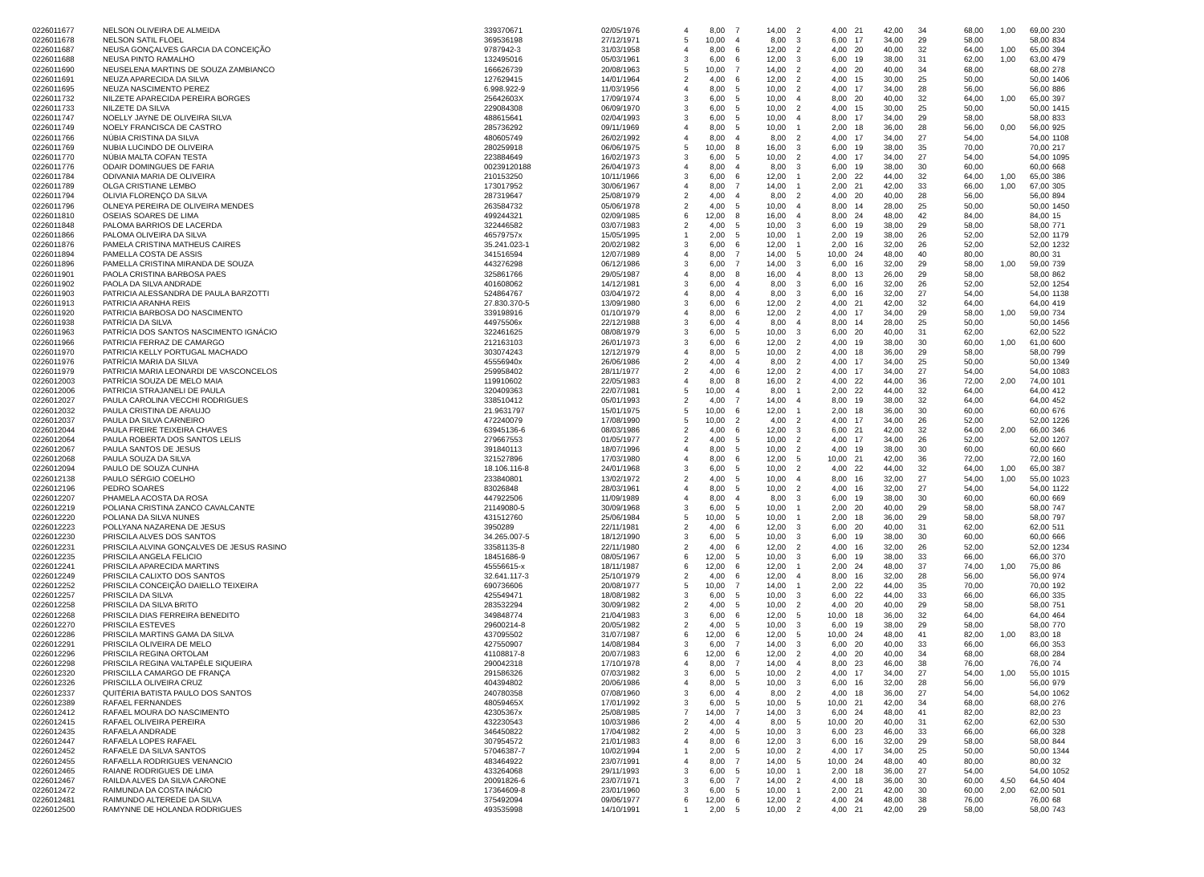| 0226011677 | NELSON OLIVEIRA DE ALMEIDA | 339370671 | 02/05/1976 | 4 | 8,00 | 7 | 14,00 | 2 | 4,00 | 21 | 42,00 | 34 | 68,00 | 1,00 | 69,00 | 230 |
| 0226011678 | NELSON SATIL FLOEL | 369536198 | 27/12/1971 | 5 | 10,00 | 4 | 8,00 | 3 | 6,00 | 17 | 34,00 | 29 | 58,00 | | 58,00 | 834 |
| 0226011687 | NEUSA GONÇALVES GARCIA DA CONCEIÇÃO | 9787942-3 | 31/03/1958 | 4 | 8,00 | 6 | 12,00 | 2 | 4,00 | 20 | 40,00 | 32 | 64,00 | 1,00 | 65,00 | 394 |
| 0226011688 | NEUSA PINTO RAMALHO | 132495016 | 05/03/1961 | 3 | 6,00 | 6 | 12,00 | 3 | 6,00 | 19 | 38,00 | 31 | 62,00 | 1,00 | 63,00 | 479 |
| 0226011690 | NEUSELENA MARTINS DE SOUZA ZAMBIANCO | 166626739 | 20/08/1963 | 5 | 10,00 | 7 | 14,00 | 2 | 4,00 | 20 | 40,00 | 34 | 68,00 | | 68,00 | 278 |
| 0226011691 | NEUZA APARECIDA DA SILVA | 127629415 | 14/01/1964 | 2 | 4,00 | 6 | 12,00 | 2 | 4,00 | 15 | 30,00 | 25 | 50,00 | | 50,00 | 1406 |
| 0226011695 | NEUZA NASCIMENTO PEREZ | 6.998.922-9 | 11/03/1956 | 4 | 8,00 | 5 | 10,00 | 2 | 4,00 | 17 | 34,00 | 28 | 56,00 | | 56,00 | 886 |
| 0226011732 | NILZETE APARECIDA PEREIRA BORGES | 25642603X | 17/09/1974 | 3 | 6,00 | 5 | 10,00 | 4 | 8,00 | 20 | 40,00 | 32 | 64,00 | 1,00 | 65,00 | 397 |
| 0226011733 | NILZETE DA SILVA | 229084308 | 06/09/1970 | 3 | 6,00 | 5 | 10,00 | 2 | 4,00 | 15 | 30,00 | 25 | 50,00 | | 50,00 | 1415 |
| 0226011747 | NOELLY JAYNE DE OLIVEIRA SILVA | 488615641 | 02/04/1993 | 3 | 6,00 | 5 | 10,00 | 4 | 8,00 | 17 | 34,00 | 29 | 58,00 | | 58,00 | 833 |
| 0226011749 | NOELY FRANCISCA DE CASTRO | 285736292 | 09/11/1969 | 4 | 8,00 | 5 | 10,00 | 1 | 2,00 | 18 | 36,00 | 28 | 56,00 | 0,00 | 56,00 | 925 |
| 0226011766 | NÚBIA CRISTINA DA SILVA | 480605749 | 26/02/1992 | 4 | 8,00 | 4 | 8,00 | 2 | 4,00 | 17 | 34,00 | 27 | 54,00 | | 54,00 | 1108 |
| 0226011769 | NUBIA LUCINDO DE OLIVEIRA | 280259918 | 06/06/1975 | 5 | 10,00 | 8 | 16,00 | 3 | 6,00 | 19 | 38,00 | 35 | 70,00 | | 70,00 | 217 |
| 0226011770 | NÚBIA MALTA COFAN TESTA | 223884649 | 16/02/1973 | 3 | 6,00 | 5 | 10,00 | 2 | 4,00 | 17 | 34,00 | 27 | 54,00 | | 54,00 | 1095 |
| 0226011776 | ODAIR DOMINGUES DE FARIA | 00239120188 | 26/04/1973 | 4 | 8,00 | 4 | 8,00 | 3 | 6,00 | 19 | 38,00 | 30 | 60,00 | | 60,00 | 668 |
| 0226011784 | ODIVANIA MARIA DE OLIVEIRA | 210153250 | 10/11/1966 | 3 | 6,00 | 6 | 12,00 | 1 | 2,00 | 22 | 44,00 | 32 | 64,00 | 1,00 | 65,00 | 386 |
| 0226011789 | OLGA CRISTIANE LEMBO | 173017952 | 30/06/1967 | 4 | 8,00 | 7 | 14,00 | 1 | 2,00 | 21 | 42,00 | 33 | 66,00 | 1,00 | 67,00 | 305 |
| 0226011794 | OLIVIA FLORENÇO DA SILVA | 287319647 | 25/08/1979 | 2 | 4,00 | 4 | 8,00 | 2 | 4,00 | 20 | 40,00 | 28 | 56,00 | | 56,00 | 894 |
| 0226011796 | OLNEYA PEREIRA DE OLIVEIRA MENDES | 263584732 | 05/06/1978 | 2 | 4,00 | 5 | 10,00 | 4 | 8,00 | 14 | 28,00 | 25 | 50,00 | | 50,00 | 1450 |
| 0226011810 | OSEIAS SOARES DE LIMA | 499244321 | 02/09/1985 | 6 | 12,00 | 8 | 16,00 | 4 | 8,00 | 24 | 48,00 | 42 | 84,00 | | 84,00 | 15 |
| 0226011848 | PALOMA BARRIOS DE LACERDA | 322446582 | 03/07/1983 | 2 | 4,00 | 5 | 10,00 | 3 | 6,00 | 19 | 38,00 | 29 | 58,00 | | 58,00 | 771 |
| 0226011866 | PALOMA OLIVEIRA DA SILVA | 46579757x | 15/05/1995 | 1 | 2,00 | 5 | 10,00 | 1 | 2,00 | 19 | 38,00 | 26 | 52,00 | | 52,00 | 1179 |
| 0226011876 | PAMELA CRISTINA MATHEUS CAIRES | 35.241.023-1 | 20/02/1982 | 3 | 6,00 | 6 | 12,00 | 1 | 2,00 | 16 | 32,00 | 26 | 52,00 | | 52,00 | 1232 |
| 0226011894 | PAMELLA COSTA DE ASSIS | 341516594 | 12/07/1989 | 4 | 8,00 | 7 | 14,00 | 5 | 10,00 | 24 | 48,00 | 40 | 80,00 | | 80,00 | 31 |
| 0226011896 | PAMELLA CRISTINA MIRANDA DE SOUZA | 443276298 | 06/12/1986 | 3 | 6,00 | 7 | 14,00 | 3 | 6,00 | 16 | 32,00 | 29 | 58,00 | 1,00 | 59,00 | 739 |
| 0226011901 | PAOLA CRISTINA BARBOSA PAES | 325861766 | 29/05/1987 | 4 | 8,00 | 8 | 16,00 | 4 | 8,00 | 13 | 26,00 | 29 | 58,00 | | 58,00 | 862 |
| 0226011902 | PAOLA DA SILVA ANDRADE | 401608062 | 14/12/1981 | 3 | 6,00 | 4 | 8,00 | 3 | 6,00 | 16 | 32,00 | 26 | 52,00 | | 52,00 | 1254 |
| 0226011903 | PATRICIA ALESSANDRA DE PAULA BARZOTTI | 524864767 | 03/04/1972 | 4 | 8,00 | 4 | 8,00 | 3 | 6,00 | 16 | 32,00 | 27 | 54,00 | | 54,00 | 1138 |
| 0226011913 | PATRICIA ARANHA REIS | 27.830.370-5 | 13/09/1980 | 3 | 6,00 | 6 | 12,00 | 2 | 4,00 | 21 | 42,00 | 32 | 64,00 | | 64,00 | 419 |
| 0226011920 | PATRICIA BARBOSA DO NASCIMENTO | 339198916 | 01/10/1979 | 4 | 8,00 | 6 | 12,00 | 2 | 4,00 | 17 | 34,00 | 29 | 58,00 | 1,00 | 59,00 | 734 |
| 0226011938 | PATRÍCIA DA SILVA | 44975506x | 22/12/1988 | 3 | 6,00 | 4 | 8,00 | 4 | 8,00 | 14 | 28,00 | 25 | 50,00 | | 50,00 | 1456 |
| 0226011963 | PATRÍCIA DOS SANTOS NASCIMENTO IGNÁCIO | 322461625 | 08/08/1979 | 3 | 6,00 | 5 | 10,00 | 3 | 6,00 | 20 | 40,00 | 31 | 62,00 | | 62,00 | 522 |
| 0226011966 | PATRICIA FERRAZ DE CAMARGO | 212163103 | 26/01/1973 | 3 | 6,00 | 6 | 12,00 | 2 | 4,00 | 19 | 38,00 | 30 | 60,00 | 1,00 | 61,00 | 600 |
| 0226011970 | PATRICIA KELLY PORTUGAL MACHADO | 303074243 | 12/12/1979 | 4 | 8,00 | 5 | 10,00 | 2 | 4,00 | 18 | 36,00 | 29 | 58,00 | | 58,00 | 799 |
| 0226011976 | PATRÍCIA MARIA DA SILVA | 45556940x | 26/06/1986 | 2 | 4,00 | 4 | 8,00 | 2 | 4,00 | 17 | 34,00 | 25 | 50,00 | | 50,00 | 1349 |
| 0226011979 | PATRICIA MARIA LEONARDI DE VASCONCELOS | 259958402 | 28/11/1977 | 2 | 4,00 | 6 | 12,00 | 2 | 4,00 | 17 | 34,00 | 27 | 54,00 | | 54,00 | 1083 |
| 0226012003 | PATRÍCIA SOUZA DE MELO MAIA | 119910602 | 22/05/1983 | 4 | 8,00 | 8 | 16,00 | 2 | 4,00 | 22 | 44,00 | 36 | 72,00 | 2,00 | 74,00 | 101 |
| 0226012006 | PATRICIA STRAJANELI DE PAULA | 320409363 | 22/07/1981 | 5 | 10,00 | 4 | 8,00 | 1 | 2,00 | 22 | 44,00 | 32 | 64,00 | | 64,00 | 412 |
| 0226012027 | PAULA CAROLINA VECCHI RODRIGUES | 338510412 | 05/01/1993 | 2 | 4,00 | 7 | 14,00 | 4 | 8,00 | 19 | 38,00 | 32 | 64,00 | | 64,00 | 452 |
| 0226012032 | PAULA CRISTINA DE ARAUJO | 21.9631797 | 15/01/1975 | 5 | 10,00 | 6 | 12,00 | 1 | 2,00 | 18 | 36,00 | 30 | 60,00 | | 60,00 | 676 |
| 0226012037 | PAULA DA SILVA CARNEIRO | 472240079 | 17/08/1990 | 5 | 10,00 | 2 | 4,00 | 2 | 4,00 | 17 | 34,00 | 26 | 52,00 | | 52,00 | 1226 |
| 0226012044 | PAULA FREIRE TEIXEIRA CHAVES | 63945136-6 | 08/03/1986 | 2 | 4,00 | 6 | 12,00 | 3 | 6,00 | 21 | 42,00 | 32 | 64,00 | 2,00 | 66,00 | 346 |
| 0226012064 | PAULA ROBERTA DOS SANTOS LELIS | 279667553 | 01/05/1977 | 2 | 4,00 | 5 | 10,00 | 2 | 4,00 | 17 | 34,00 | 26 | 52,00 | | 52,00 | 1207 |
| 0226012067 | PAULA SANTOS DE JESUS | 391840113 | 18/07/1996 | 4 | 8,00 | 5 | 10,00 | 2 | 4,00 | 19 | 38,00 | 30 | 60,00 | | 60,00 | 660 |
| 0226012068 | PAULA SOUZA DA SILVA | 321527896 | 17/03/1980 | 4 | 8,00 | 6 | 12,00 | 5 | 10,00 | 21 | 42,00 | 36 | 72,00 | | 72,00 | 160 |
| 0226012094 | PAULO DE SOUZA CUNHA | 18.106.116-8 | 24/01/1968 | 3 | 6,00 | 5 | 10,00 | 2 | 4,00 | 22 | 44,00 | 32 | 64,00 | 1,00 | 65,00 | 387 |
| 0226012138 | PAULO SÉRGIO COELHO | 233840801 | 13/02/1972 | 2 | 4,00 | 5 | 10,00 | 4 | 8,00 | 16 | 32,00 | 27 | 54,00 | 1,00 | 55,00 | 1023 |
| 0226012196 | PEDRO SOARES | 83026848 | 28/03/1961 | 4 | 8,00 | 5 | 10,00 | 2 | 4,00 | 16 | 32,00 | 27 | 54,00 | | 54,00 | 1122 |
| 0226012207 | PHAMELA ACOSTA DA ROSA | 447922506 | 11/09/1989 | 4 | 8,00 | 4 | 8,00 | 3 | 6,00 | 19 | 38,00 | 30 | 60,00 | | 60,00 | 669 |
| 0226012219 | POLIANA CRISTINA ZANCO CAVALCANTE | 21149080-5 | 30/09/1968 | 3 | 6,00 | 5 | 10,00 | 1 | 2,00 | 20 | 40,00 | 29 | 58,00 | | 58,00 | 747 |
| 0226012220 | POLIANA DA SILVA NUNES | 431512760 | 25/06/1984 | 5 | 10,00 | 5 | 10,00 | 1 | 2,00 | 18 | 36,00 | 29 | 58,00 | | 58,00 | 797 |
| 0226012223 | POLLYANA NAZARENA DE JESUS | 3950289 | 22/11/1981 | 2 | 4,00 | 6 | 12,00 | 3 | 6,00 | 20 | 40,00 | 31 | 62,00 | | 62,00 | 511 |
| 0226012230 | PRISCILA ALVES DOS SANTOS | 34.265.007-5 | 18/12/1990 | 3 | 6,00 | 5 | 10,00 | 3 | 6,00 | 19 | 38,00 | 30 | 60,00 | | 60,00 | 666 |
| 0226012231 | PRISCILA ALVINA GONÇALVES DE JESUS RASINO | 33581135-8 | 22/11/1980 | 2 | 4,00 | 6 | 12,00 | 2 | 4,00 | 16 | 32,00 | 26 | 52,00 | | 52,00 | 1234 |
| 0226012235 | PRISCILA ANGELA FELICIO | 18451686-9 | 08/05/1967 | 6 | 12,00 | 5 | 10,00 | 3 | 6,00 | 19 | 38,00 | 33 | 66,00 | | 66,00 | 370 |
| 0226012241 | PRISCILA APARECIDA MARTINS | 45556615-x | 18/11/1987 | 6 | 12,00 | 6 | 12,00 | 1 | 2,00 | 24 | 48,00 | 37 | 74,00 | 1,00 | 75,00 | 86 |
| 0226012249 | PRISCILA CALIXTO DOS SANTOS | 32.641.117-3 | 25/10/1979 | 2 | 4,00 | 6 | 12,00 | 4 | 8,00 | 16 | 32,00 | 28 | 56,00 | | 56,00 | 974 |
| 0226012252 | PRISCILA CONCEIÇÃO DAIELLO TEIXEIRA | 690736606 | 20/08/1977 | 5 | 10,00 | 7 | 14,00 | 1 | 2,00 | 22 | 44,00 | 35 | 70,00 | | 70,00 | 192 |
| 0226012257 | PRISCILA DA SILVA | 425549471 | 18/08/1982 | 3 | 6,00 | 5 | 10,00 | 3 | 6,00 | 22 | 44,00 | 33 | 66,00 | | 66,00 | 335 |
| 0226012258 | PRISCILA DA SILVA BRITO | 283532294 | 30/09/1982 | 2 | 4,00 | 5 | 10,00 | 2 | 4,00 | 20 | 40,00 | 29 | 58,00 | | 58,00 | 751 |
| 0226012268 | PRISCILA DIAS FERREIRA BENEDITO | 349848774 | 21/04/1983 | 3 | 6,00 | 6 | 12,00 | 5 | 10,00 | 18 | 36,00 | 32 | 64,00 | | 64,00 | 464 |
| 0226012270 | PRISCILA ESTEVES | 29600214-8 | 20/05/1982 | 2 | 4,00 | 5 | 10,00 | 3 | 6,00 | 19 | 38,00 | 29 | 58,00 | | 58,00 | 770 |
| 0226012286 | PRISCILA MARTINS GAMA DA SILVA | 437095502 | 31/07/1987 | 6 | 12,00 | 6 | 12,00 | 5 | 10,00 | 24 | 48,00 | 41 | 82,00 | 1,00 | 83,00 | 18 |
| 0226012291 | PRISCILA OLIVEIRA DE MELO | 427550907 | 14/08/1984 | 3 | 6,00 | 7 | 14,00 | 3 | 6,00 | 20 | 40,00 | 33 | 66,00 | | 66,00 | 353 |
| 0226012296 | PRISCILA REGINA ORTOLAM | 41108817-8 | 20/07/1983 | 6 | 12,00 | 6 | 12,00 | 2 | 4,00 | 20 | 40,00 | 34 | 68,00 | | 68,00 | 284 |
| 0226012298 | PRISCILA REGINA VALTAPÉLE SIQUEIRA | 290042318 | 17/10/1978 | 4 | 8,00 | 7 | 14,00 | 4 | 8,00 | 23 | 46,00 | 38 | 76,00 | | 76,00 | 74 |
| 0226012320 | PRISCILLA CAMARGO DE FRANÇA | 291586326 | 07/03/1982 | 3 | 6,00 | 5 | 10,00 | 2 | 4,00 | 17 | 34,00 | 27 | 54,00 | 1,00 | 55,00 | 1015 |
| 0226012326 | PRISCILLA OLIVEIRA CRUZ | 404394802 | 20/06/1986 | 4 | 8,00 | 5 | 10,00 | 3 | 6,00 | 16 | 32,00 | 28 | 56,00 | | 56,00 | 979 |
| 0226012337 | QUITÉRIA BATISTA PAULO DOS SANTOS | 240780358 | 07/08/1960 | 3 | 6,00 | 4 | 8,00 | 2 | 4,00 | 18 | 36,00 | 27 | 54,00 | | 54,00 | 1062 |
| 0226012389 | RAFAEL FERNANDES | 48059465X | 17/01/1992 | 3 | 6,00 | 5 | 10,00 | 5 | 10,00 | 21 | 42,00 | 34 | 68,00 | | 68,00 | 276 |
| 0226012412 | RAFAEL MOURA DO NASCIMENTO | 42305367x | 25/08/1985 | 7 | 14,00 | 7 | 14,00 | 3 | 6,00 | 24 | 48,00 | 41 | 82,00 | | 82,00 | 23 |
| 0226012415 | RAFAEL OLIVEIRA PEREIRA | 432230543 | 10/03/1986 | 2 | 4,00 | 4 | 8,00 | 5 | 10,00 | 20 | 40,00 | 31 | 62,00 | | 62,00 | 530 |
| 0226012435 | RAFAELA ANDRADE | 346450822 | 17/04/1982 | 2 | 4,00 | 5 | 10,00 | 3 | 6,00 | 23 | 46,00 | 33 | 66,00 | | 66,00 | 328 |
| 0226012447 | RAFAELA LOPES RAFAEL | 307954572 | 21/01/1983 | 4 | 8,00 | 6 | 12,00 | 3 | 6,00 | 16 | 32,00 | 29 | 58,00 | | 58,00 | 844 |
| 0226012452 | RAFAELE DA SILVA SANTOS | 57046387-7 | 10/02/1994 | 1 | 2,00 | 5 | 10,00 | 2 | 4,00 | 17 | 34,00 | 25 | 50,00 | | 50,00 | 1344 |
| 0226012455 | RAFAELLA RODRIGUES VENANCIO | 483464922 | 23/07/1991 | 4 | 8,00 | 7 | 14,00 | 5 | 10,00 | 24 | 48,00 | 40 | 80,00 | | 80,00 | 32 |
| 0226012465 | RAIANE RODRIGUES DE LIMA | 433264068 | 29/11/1993 | 3 | 6,00 | 5 | 10,00 | 1 | 2,00 | 18 | 36,00 | 27 | 54,00 | | 54,00 | 1052 |
| 0226012467 | RAILDA ALVES DA SILVA CARONE | 20091826-6 | 23/07/1971 | 3 | 6,00 | 7 | 14,00 | 2 | 4,00 | 18 | 36,00 | 30 | 60,00 | 4,50 | 64,50 | 404 |
| 0226012472 | RAIMUNDA DA COSTA INÁCIO | 17364609-8 | 23/01/1960 | 3 | 6,00 | 5 | 10,00 | 1 | 2,00 | 21 | 42,00 | 30 | 60,00 | 2,00 | 62,00 | 501 |
| 0226012481 | RAIMUNDO ALTEREDE DA SILVA | 375492094 | 09/06/1977 | 6 | 12,00 | 6 | 12,00 | 2 | 4,00 | 24 | 48,00 | 38 | 76,00 | | 76,00 | 68 |
| 0226012500 | RAMYNNE DE HOLANDA RODRIGUES | 493535998 | 14/10/1991 | 1 | 2,00 | 5 | 10,00 | 2 | 4,00 | 21 | 42,00 | 29 | 58,00 | | 58,00 | 743 |